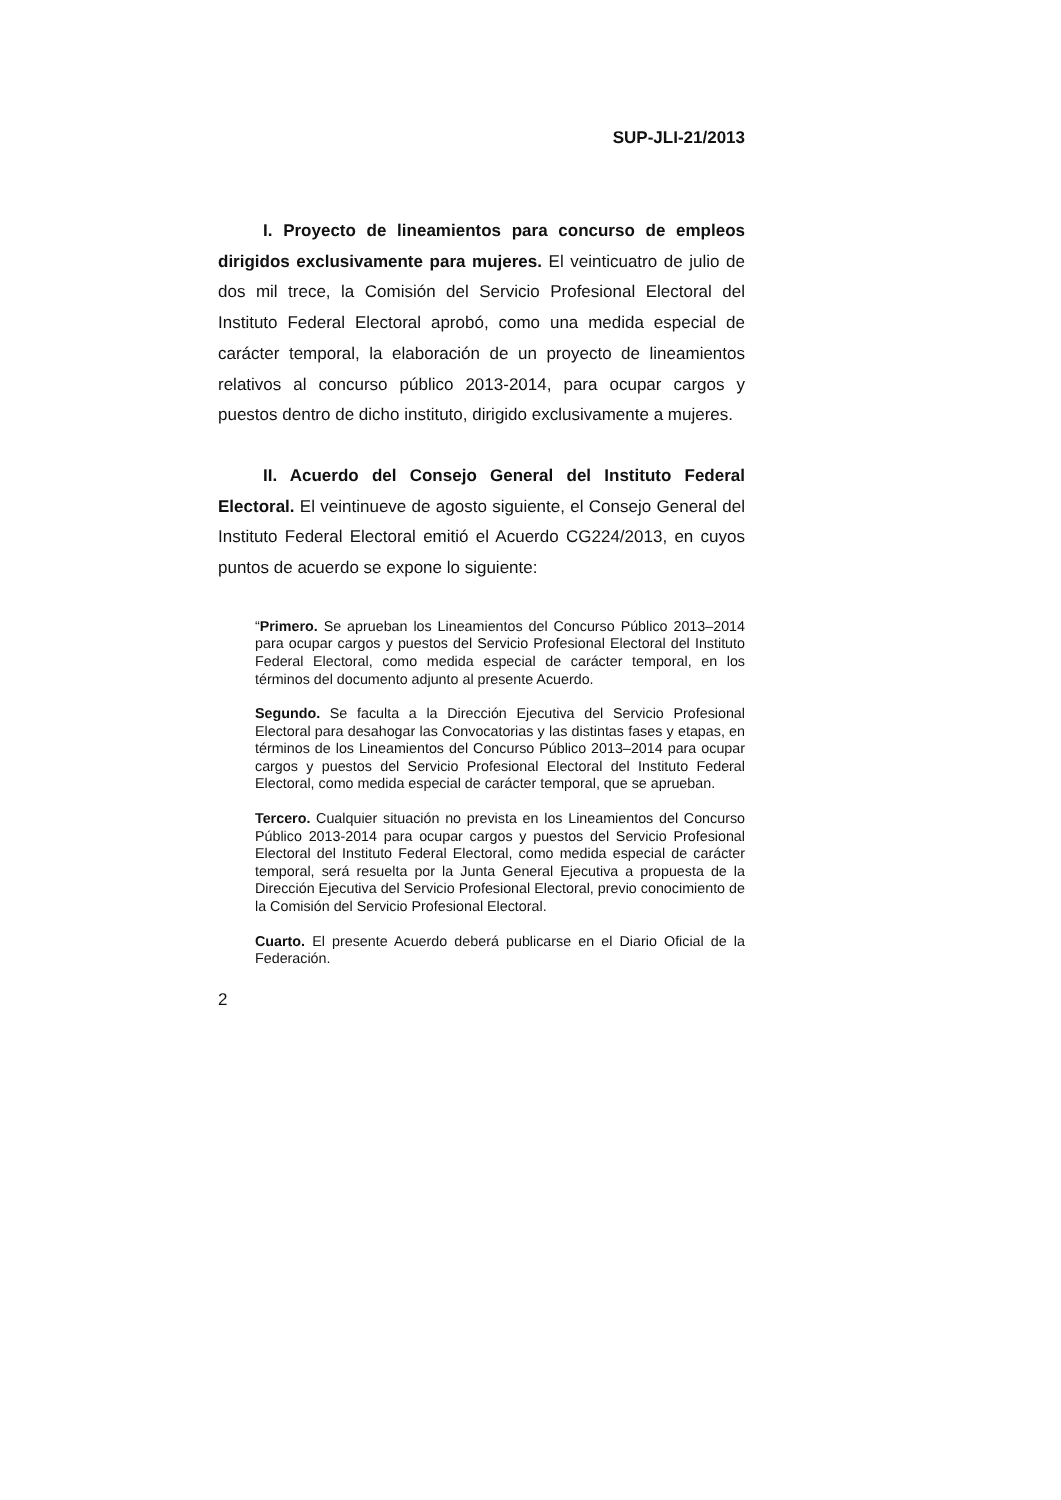SUP-JLI-21/2013
I. Proyecto de lineamientos para concurso de empleos dirigidos exclusivamente para mujeres. El veinticuatro de julio de dos mil trece, la Comisión del Servicio Profesional Electoral del Instituto Federal Electoral aprobó, como una medida especial de carácter temporal, la elaboración de un proyecto de lineamientos relativos al concurso público 2013-2014, para ocupar cargos y puestos dentro de dicho instituto, dirigido exclusivamente a mujeres.
II. Acuerdo del Consejo General del Instituto Federal Electoral. El veintinueve de agosto siguiente, el Consejo General del Instituto Federal Electoral emitió el Acuerdo CG224/2013, en cuyos puntos de acuerdo se expone lo siguiente:
“Primero. Se aprueban los Lineamientos del Concurso Público 2013–2014 para ocupar cargos y puestos del Servicio Profesional Electoral del Instituto Federal Electoral, como medida especial de carácter temporal, en los términos del documento adjunto al presente Acuerdo.
Segundo. Se faculta a la Dirección Ejecutiva del Servicio Profesional Electoral para desahogar las Convocatorias y las distintas fases y etapas, en términos de los Lineamientos del Concurso Público 2013–2014 para ocupar cargos y puestos del Servicio Profesional Electoral del Instituto Federal Electoral, como medida especial de carácter temporal, que se aprueban.
Tercero. Cualquier situación no prevista en los Lineamientos del Concurso Público 2013-2014 para ocupar cargos y puestos del Servicio Profesional Electoral del Instituto Federal Electoral, como medida especial de carácter temporal, será resuelta por la Junta General Ejecutiva a propuesta de la Dirección Ejecutiva del Servicio Profesional Electoral, previo conocimiento de la Comisión del Servicio Profesional Electoral.
Cuarto. El presente Acuerdo deberá publicarse en el Diario Oficial de la Federación.
2